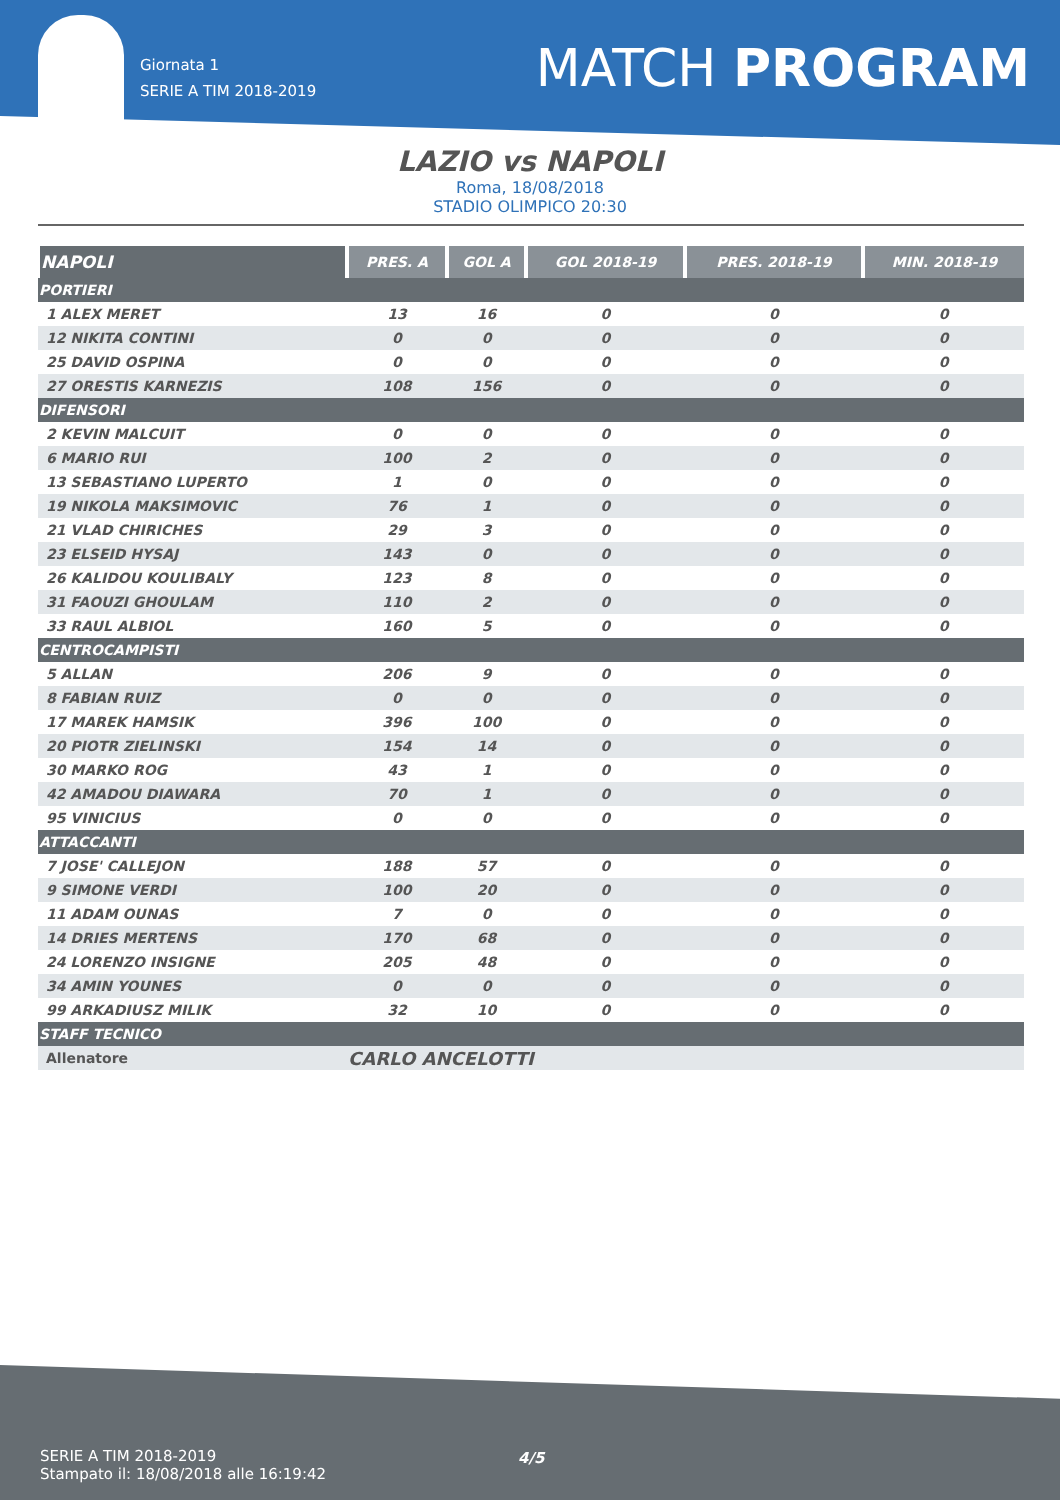Giornata 1
SERIE A TIM 2018-2019
MATCH PROGRAM
LAZIO vs NAPOLI
Roma, 18/08/2018
STADIO OLIMPICO 20:30
| NAPOLI | PRES. A | GOL A | GOL 2018-19 | PRES. 2018-19 | MIN. 2018-19 |
| --- | --- | --- | --- | --- | --- |
| PORTIERI | | | | | |
| 1 ALEX MERET | 13 | 16 | 0 | 0 | 0 |
| 12 NIKITA CONTINI | 0 | 0 | 0 | 0 | 0 |
| 25 DAVID OSPINA | 0 | 0 | 0 | 0 | 0 |
| 27 ORESTIS KARNEZIS | 108 | 156 | 0 | 0 | 0 |
| DIFENSORI | | | | | |
| 2 KEVIN MALCUIT | 0 | 0 | 0 | 0 | 0 |
| 6 MARIO RUI | 100 | 2 | 0 | 0 | 0 |
| 13 SEBASTIANO LUPERTO | 1 | 0 | 0 | 0 | 0 |
| 19 NIKOLA MAKSIMOVIC | 76 | 1 | 0 | 0 | 0 |
| 21 VLAD CHIRICHES | 29 | 3 | 0 | 0 | 0 |
| 23 ELSEID HYSAJ | 143 | 0 | 0 | 0 | 0 |
| 26 KALIDOU KOULIBALY | 123 | 8 | 0 | 0 | 0 |
| 31 FAOUZI GHOULAM | 110 | 2 | 0 | 0 | 0 |
| 33 RAUL ALBIOL | 160 | 5 | 0 | 0 | 0 |
| CENTROCAMPISTI | | | | | |
| 5 ALLAN | 206 | 9 | 0 | 0 | 0 |
| 8 FABIAN RUIZ | 0 | 0 | 0 | 0 | 0 |
| 17 MAREK HAMSIK | 396 | 100 | 0 | 0 | 0 |
| 20 PIOTR ZIELINSKI | 154 | 14 | 0 | 0 | 0 |
| 30 MARKO ROG | 43 | 1 | 0 | 0 | 0 |
| 42 AMADOU DIAWARA | 70 | 1 | 0 | 0 | 0 |
| 95 VINICIUS | 0 | 0 | 0 | 0 | 0 |
| ATTACCANTI | | | | | |
| 7 JOSE' CALLEJON | 188 | 57 | 0 | 0 | 0 |
| 9 SIMONE VERDI | 100 | 20 | 0 | 0 | 0 |
| 11 ADAM OUNAS | 7 | 0 | 0 | 0 | 0 |
| 14 DRIES MERTENS | 170 | 68 | 0 | 0 | 0 |
| 24 LORENZO INSIGNE | 205 | 48 | 0 | 0 | 0 |
| 34 AMIN YOUNES | 0 | 0 | 0 | 0 | 0 |
| 99 ARKADIUSZ MILIK | 32 | 10 | 0 | 0 | 0 |
| STAFF TECNICO | | | | | |
| Allenatore | CARLO ANCELOTTI | | | | |
SERIE A TIM 2018-2019
Stampato il: 18/08/2018 alle 16:19:42
4/5